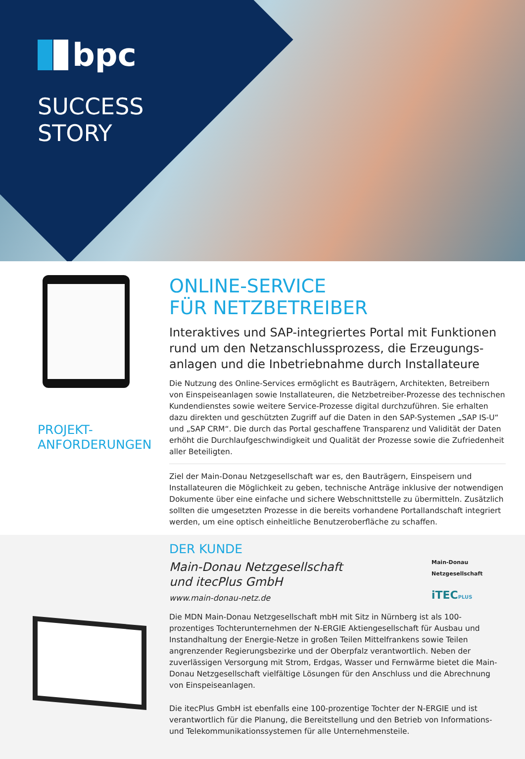bpc
SUCCESS
STORY
PROJEKT-
ANFORDERUNGEN
ONLINE-SERVICE
FÜR NETZBETREIBER
Interaktives und SAP-integriertes Portal mit Funktionen rund um den Netzanschlussprozess, die Erzeugungs­anlagen und die Inbetriebnahme durch Installateure
Die Nutzung des Online-Services ermöglicht es Bauträgern, Architekten, Betreibern von Einspeiseanlagen sowie Installateuren, die Netzbetreiber-Prozesse des technischen Kundendienstes sowie weitere Service-Prozesse digital durchzuführen. Sie erhalten dazu direkten und geschützten Zugriff auf die Daten in den SAP-Systemen „SAP IS-U“ und „SAP CRM“. Die durch das Portal geschaffene Transparenz und Validität der Daten erhöht die Durchlaufgeschwindigkeit und Qualität der Prozesse sowie die Zufriedenheit aller Beteiligten.
Ziel der Main-Donau Netzgesellschaft war es, den Bauträgern, Einspeisern und Installateuren die Möglichkeit zu geben, technische Anträge inklusive der notwendigen Dokumente über eine einfache und sichere Webschnittstelle zu übermitteln. Zusätzlich sollten die umgesetz­ten Prozesse in die bereits vorhandene Portallandschaft integriert werden, um eine optisch einheitliche Benutzeroberfläche zu schaffen.
DER KUNDE
Main-Donau Netzgesellschaft
und itecPlus GmbH
www.main-donau-netz.de
Main-Donau
Netzgesellschaft
iTECPLUS
Die MDN Main-Donau Netzgesellschaft mbH mit Sitz in Nürnberg ist als 100-prozentiges Tochterunternehmen der N-ERGIE Aktiengesellschaft für Ausbau und Instandhaltung der Energie-Netze in großen Teilen Mittelfrankens sowie Teilen angrenzender Regierungsbezirke und der Oberpfalz verantwortlich. Neben der zuverlässigen Versorgung mit Strom, Erdgas, Wasser und Fernwärme bietet die Main-Donau Netzgesellschaft vielfältige Lösungen für den Anschluss und die Abrechnung von Einspeiseanlagen.
Die itecPlus GmbH ist ebenfalls eine 100-prozentige Tochter der N-ERGIE und ist verantwort­lich für die Planung, die Bereitstellung und den Betrieb von Informations- und Telekommuni­kationssystemen für alle Unternehmensteile.